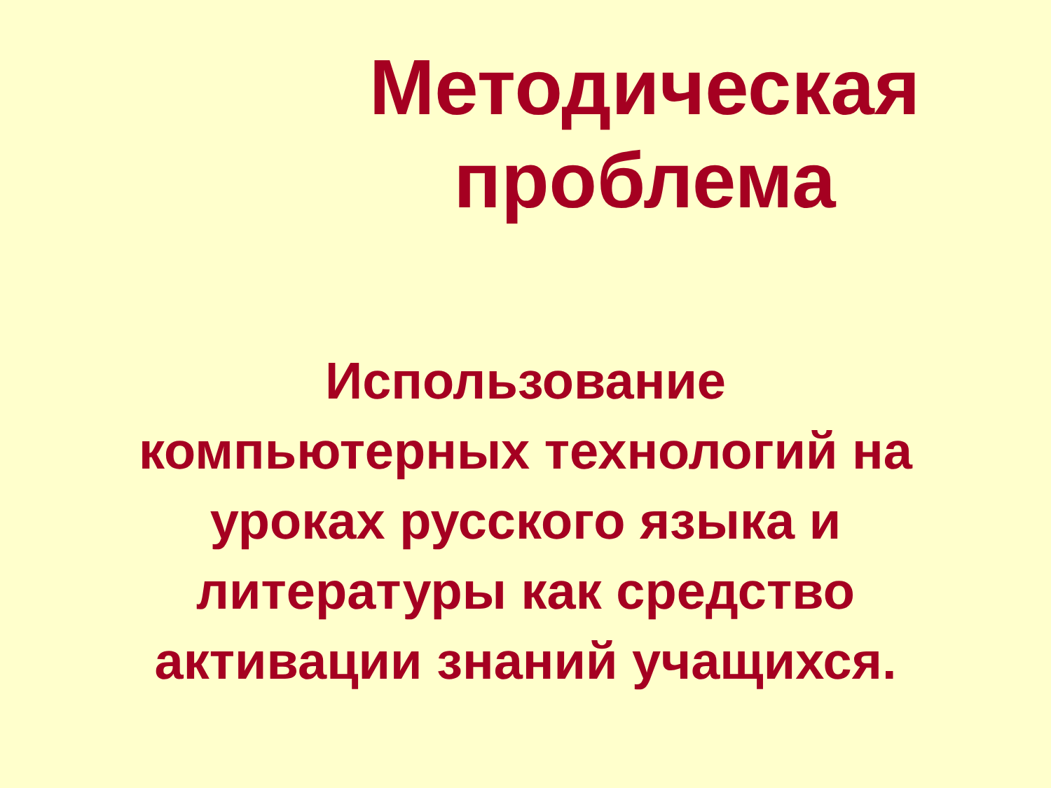Методическая проблема
Использование
компьютерных технологий на
уроках русского языка и
литературы как средство
активации знаний учащихся.